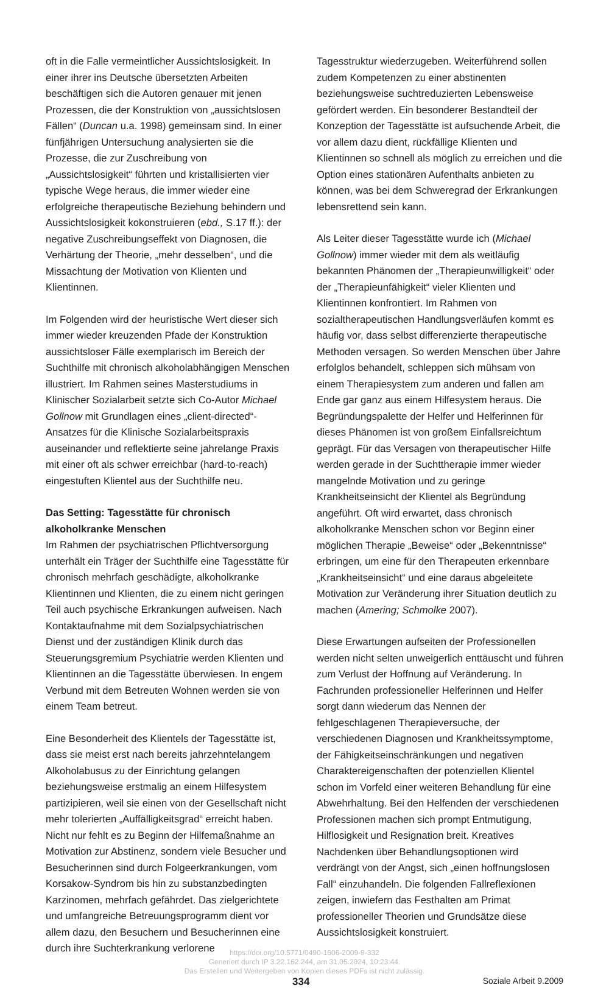oft in die Falle vermeintlicher Aussichtslosigkeit. In einer ihrer ins Deutsche übersetzten Arbeiten beschäftigen sich die Autoren genauer mit jenen Prozessen, die der Konstruktion von „aussichtslosen Fällen“ (Duncan u.a. 1998) gemeinsam sind. In einer fünfjährigen Untersuchung analysierten sie die Prozesse, die zur Zuschreibung von „Aussichtslosigkeit“ führten und kristallisierten vier typische Wege heraus, die immer wieder eine erfolgreiche therapeutische Beziehung behindern und Aussichtslosigkeit kokonstruieren (ebd., S.17 ff.): der negative Zuschreibungseffekt von Diagnosen, die Verhärtung der Theorie, „mehr desselben“, und die Missachtung der Motivation von Klienten und Klientinnen.
Im Folgenden wird der heuristische Wert dieser sich immer wieder kreuzenden Pfade der Konstruktion aussichtsloser Fälle exemplarisch im Bereich der Suchthilfe mit chronisch alkoholabhängigen Menschen illustriert. Im Rahmen seines Masterstudiums in Klinischer Sozialarbeit setzte sich Co-Autor Michael Gollnow mit Grundlagen eines „client-directed“-Ansatzes für die Klinische Sozialarbeitspraxis auseinander und reflektierte seine jahrelange Praxis mit einer oft als schwer erreichbar (hard-to-reach) eingestuften Klientel aus der Suchthilfe neu.
Das Setting: Tagesstätte für chronisch alkoholkranke Menschen
Im Rahmen der psychiatrischen Pflichtversorgung unterhält ein Träger der Suchthilfe eine Tagesstätte für chronisch mehrfach geschädigte, alkoholkranke Klientinnen und Klienten, die zu einem nicht geringen Teil auch psychische Erkrankungen aufweisen. Nach Kontaktaufnahme mit dem Sozialpsychiatrischen Dienst und der zuständigen Klinik durch das Steuerungsgremium Psychiatrie werden Klienten und Klientinnen an die Tagesstätte überwiesen. In engem Verbund mit dem Betreuten Wohnen werden sie von einem Team betreut.
Eine Besonderheit des Klientels der Tagesstätte ist, dass sie meist erst nach bereits jahrzehntelangem Alkoholabusus zu der Einrichtung gelangen beziehungsweise erstmalig an einem Hilfesystem partizipieren, weil sie einen von der Gesellschaft nicht mehr tolerierten „Auffälligkeitsgrad“ erreicht haben. Nicht nur fehlt es zu Beginn der Hilfemaßnahme an Motivation zur Abstinenz, sondern viele Besucher und Besucherinnen sind durch Folgeerkrankungen, vom Korsakow-Syndrom bis hin zu substanzbedingten Karzinomen, mehrfach gefährdet. Das zielgerichtete und umfangreiche Betreuungsprogramm dient vor allem dazu, den Besuchern und Besucherinnen eine durch ihre Suchterkrankung verlorene
Tagesstruktur wiederzugeben. Weiterführend sollen zudem Kompetenzen zu einer abstinenten beziehungsweise suchtreduzierten Lebensweise gefördert werden. Ein besonderer Bestandteil der Konzeption der Tagesstätte ist aufsuchende Arbeit, die vor allem dazu dient, rückfällige Klienten und Klientinnen so schnell als möglich zu erreichen und die Option eines stationären Aufenthalts anbieten zu können, was bei dem Schweregrad der Erkrankungen lebensrettend sein kann.
Als Leiter dieser Tagesstätte wurde ich (Michael Gollnow) immer wieder mit dem als weitläufig bekannten Phänomen der „Therapieunwilligkeit“ oder der „Therapieunfähigkeit“ vieler Klienten und Klientinnen konfrontiert. Im Rahmen von sozialtherapeutischen Handlungsverläufen kommt es häufig vor, dass selbst differenzierte therapeutische Methoden versagen. So werden Menschen über Jahre erfolglos behandelt, schleppen sich mühsam von einem Therapiesystem zum anderen und fallen am Ende gar ganz aus einem Hilfesystem heraus. Die Begründungspalette der Helfer und Helferinnen für dieses Phänomen ist von großem Einfallsreichtum geprägt. Für das Versagen von therapeutischer Hilfe werden gerade in der Suchttherapie immer wieder mangelnde Motivation und zu geringe Krankheitseinsicht der Klientel als Begründung angeführt. Oft wird erwartet, dass chronisch alkoholkranke Menschen schon vor Beginn einer möglichen Therapie „Beweise“ oder „Bekenntnisse“ erbringen, um eine für den Therapeuten erkennbare „Krankheitseinsicht“ und eine daraus abgeleitete Motivation zur Veränderung ihrer Situation deutlich zu machen (Amering; Schmolke 2007).
Diese Erwartungen aufseiten der Professionellen werden nicht selten unweigerlich enttäuscht und führen zum Verlust der Hoffnung auf Veränderung. In Fachrunden professioneller Helferinnen und Helfer sorgt dann wiederum das Nennen der fehlgeschlagenen Therapieversuche, der verschiedenen Diagnosen und Krankheitssymptome, der Fähigkeitseinschränkungen und negativen Charaktereigenschaften der potenziellen Klientel schon im Vorfeld einer weiteren Behandlung für eine Abwehrhaltung. Bei den Helfenden der verschiedenen Professionen machen sich prompt Entmutigung, Hilflosigkeit und Resignation breit. Kreatives Nachdenken über Behandlungsoptionen wird verdrängt von der Angst, sich „einen hoffnungslosen Fall“ einzuhandeln. Die folgenden Fallreflexionen zeigen, inwiefern das Festhalten am Primat professioneller Theorien und Grundsätze diese Aussichtslosigkeit konstruiert.
https://doi.org/10.5771/0490-1606-2009-9-332
Generiert durch IP 3.22.162.244, am 31.05.2024, 10:23:44.
Das Erstellen und Weitergeben von Kopien dieses PDFs ist nicht zulässig.
334 Soziale Arbeit 9.2009